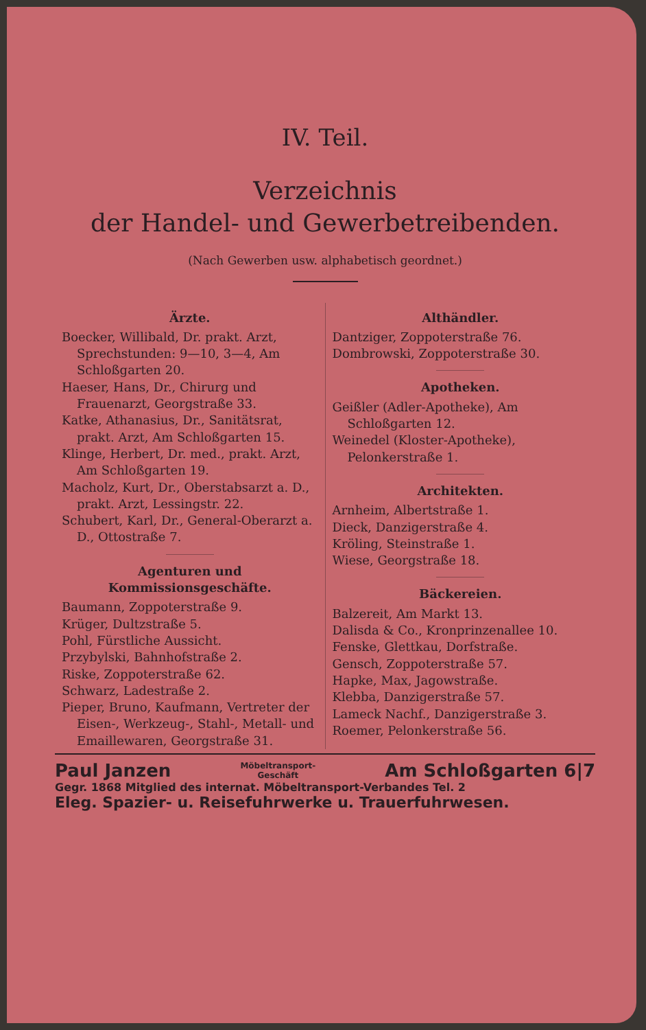IV. Teil.
Verzeichnis
der Handel- und Gewerbetreibenden.
(Nach Gewerben usw. alphabetisch geordnet.)
Ärzte.
Boecker, Willibald, Dr. prakt. Arzt, Sprechstunden: 9—10, 3—4, Am Schloßgarten 20.
Haeser, Hans, Dr., Chirurg und Frauenarzt, Georgstraße 33.
Katke, Athanasius, Dr., Sanitätsrat, prakt. Arzt, Am Schloßgarten 15.
Klinge, Herbert, Dr. med., prakt. Arzt, Am Schloßgarten 19.
Macholz, Kurt, Dr., Oberstabsarzt a. D., prakt. Arzt, Lessingstr. 22.
Schubert, Karl, Dr., General-Oberarzt a. D., Ottostraße 7.
Agenturen und Kommissionsgeschäfte.
Baumann, Zoppoterstraße 9.
Krüger, Dultzstraße 5.
Pohl, Fürstliche Aussicht.
Przybylski, Bahnhofstraße 2.
Riske, Zoppoterstraße 62.
Schwarz, Ladestraße 2.
Pieper, Bruno, Kaufmann, Vertreter der Eisen-, Werkzeug-, Stahl-, Metall- und Emaillewaren, Georgstraße 31.
Althändler.
Dantziger, Zoppoterstraße 76.
Dombrowski, Zoppoterstraße 30.
Apotheken.
Geißler (Adler-Apotheke), Am Schloßgarten 12.
Weinedel (Kloster-Apotheke), Pelonkerstraße 1.
Architekten.
Arnheim, Albertstraße 1.
Dieck, Danzigerstraße 4.
Kröling, Steinstraße 1.
Wiese, Georgstraße 18.
Bäckereien.
Balzereit, Am Markt 13.
Dalisda & Co., Kronprinzenallee 10.
Fenske, Glettkau, Dorfstraße.
Gensch, Zoppoterstraße 57.
Hapke, Max, Jagowstraße.
Klebba, Danzigerstraße 57.
Lameck Nachf., Danzigerstraße 3.
Roemer, Pelonkerstraße 56.
Paul Janzen Möbeltransport-
Geschäft Am Schloßgarten 6|7
Gegr. 1868 Mitglied des internat. Möbeltransport-Verbandes Tel. 2
Eleg. Spazier- u. Reisefuhrwerke u. Trauerfuhrwesen.